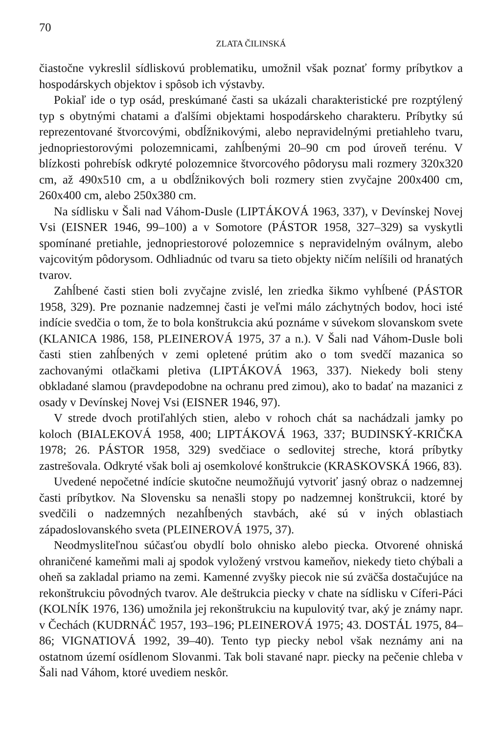70
ZLATA ČILINSKÁ
čiastočne vykreslil sídliskovú problematiku, umožnil však poznať formy príbytkov a hospodárskych objektov i spôsob ich výstavby.
Pokiaľ ide o typ osád, preskúmané časti sa ukázali charakteristické pre rozptýlený typ s obytnými chatami a ďalšími objektami hospodárskeho charakteru. Príbytky sú reprezentované štvorcovými, obdĺžnikovými, alebo nepravidelnými pretiahleho tvaru, jednopriestorovými polozemnicami, zahĺbenými 20–90 cm pod úroveň terénu. V blízkosti pohrebísk odkryté polozemnice štvorcového pôdorysu mali rozmery 320x320 cm, až 490x510 cm, a u obdĺžnikových boli rozmery stien zvyčajne 200x400 cm, 260x400 cm, alebo 250x380 cm.
Na sídlisku v Šali nad Váhom-Dusle (LIPTÁKOVÁ 1963, 337), v Devínskej Novej Vsi (EISNER 1946, 99–100) a v Somotore (PÁSTOR 1958, 327–329) sa vyskytli spomínané pretiahle, jednopriestorové polozemnice s nepravidelným oválnym, alebo vajcovitým pôdorysom. Odhliadnúc od tvaru sa tieto objekty ničím nelíšili od hranatých tvarov.
Zahĺbené časti stien boli zvyčajne zvislé, len zriedka šikmo vyhĺbené (PÁSTOR 1958, 329). Pre poznanie nadzemnej časti je veľmi málo záchytných bodov, hoci isté indície svedčia o tom, že to bola konštrukcia akú poznáme v súvekom slovanskom svete (KLANICA 1986, 158, PLEINEROVÁ 1975, 37 a n.). V Šali nad Váhom-Dusle boli časti stien zahĺbených v zemi opletené prútim ako o tom svedčí mazanica so zachovanými otlačkami pletiva (LIPTÁKOVÁ 1963, 337). Niekedy boli steny obkladané slamou (pravdepodobne na ochranu pred zimou), ako to badať na mazanici z osady v Devínskej Novej Vsi (EISNER 1946, 97).
V strede dvoch protiľahlých stien, alebo v rohoch chát sa nachádzali jamky po koloch (BIALEKOVÁ 1958, 400; LIPTÁKOVÁ 1963, 337; BUDINSKÝ-KRIČKA 1978; 26. PÁSTOR 1958, 329) svedčiace o sedlovitej streche, ktorá príbytky zastrešovala. Odkryté však boli aj osemkolové konštrukcie (KRASKOVSKÁ 1966, 83).
Uvedené nepočetné indície skutočne neumožňujú vytvoriť jasný obraz o nadzemnej časti príbytkov. Na Slovensku sa nenašli stopy po nadzemnej konštrukcii, ktoré by svedčili o nadzemných nezahĺbených stavbách, aké sú v iných oblastiach západoslovanského sveta (PLEINEROVÁ 1975, 37).
Neodmysliteľnou súčasťou obydlí bolo ohnisko alebo piecka. Otvorené ohniská ohraničené kameňmi mali aj spodok vyložený vrstvou kameňov, niekedy tieto chýbali a oheň sa zakladal priamo na zemi. Kamenné zvyšky piecok nie sú zväčša dostačujúce na rekonštrukciu pôvodných tvarov. Ale deštrukcia piecky v chate na sídlisku v Cíferi-Páci (KOLNÍK 1976, 136) umožnila jej rekonštrukciu na kupulovitý tvar, aký je známy napr. v Čechách (KUDRNÁČ 1957, 193–196; PLEINEROVÁ 1975; 43. DOSTÁL 1975, 84–86; VIGNATIOVÁ 1992, 39–40). Tento typ piecky nebol však neznámy ani na ostatnom území osídlenom Slovanmi. Tak boli stavané napr. piecky na pečenie chleba v Šali nad Váhom, ktoré uvediem neskôr.